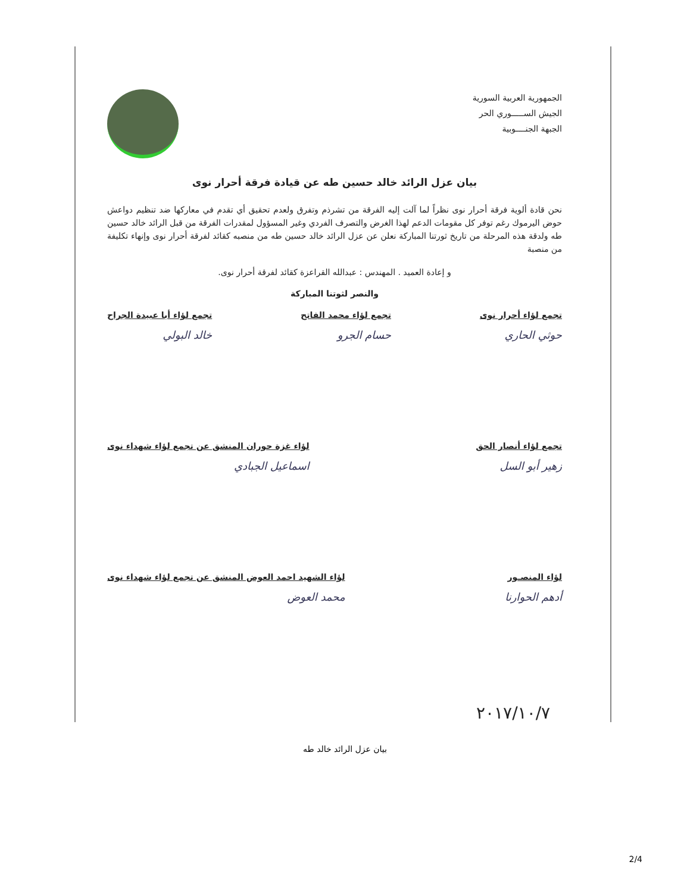الجمهورية العربية السورية
الجيش الســـــوري الحر
الجبهة الجنــــوبية
بيان عزل الرائد خالد حسين طه عن قيادة فرقة أحرار نوى
نحن قادة ألوية فرقة أحرار نوى نظراً لما آلت إليه الفرقة من تشرذم وتفرق ولعدم تحقيق أي تقدم في معاركها ضد تنظيم دواعش حوض اليرموك رغم توفر كل مقومات الدعم لهذا الغرض والتصرف الفردي وغير المسؤول لمقدرات الفرقة من قبل الرائد خالد حسين طه ولدقة هذه المرحلة من تاريخ ثورتنا المباركة نعلن عن عزل الرائد خالد حسين طه من منصبه كقائد لفرقة أحرار نوى وإنهاء تكليفة من منصبة
و إعادة العميد . المهندس : عبدالله القراعزة كقائد لفرقة أحرار نوى.
والنصر لثوتنا المباركة
تجمع لؤاء أحرار نوى
حوثي الحاري
تجمع لؤاء محمد الفاتح
حسام الجرو
تجمع لؤاء أبا عبيدة الجراح
خالد البولي
تجمع لؤاء أنصار الحق
زهير أبو السل
لؤاء غزة حوران المنشق عن تجمع لؤاء شهداء نوى
اسماعيل الجبادي
لؤاء المنصـور
أدهم الحوارنا
لؤاء الشهيد احمد العوض المنشق عن تجمع لؤاء شهداء نوى
محمد العوض
٢٠١٧/١٠/٧
بيان عزل الرائد خالد طه
2/4